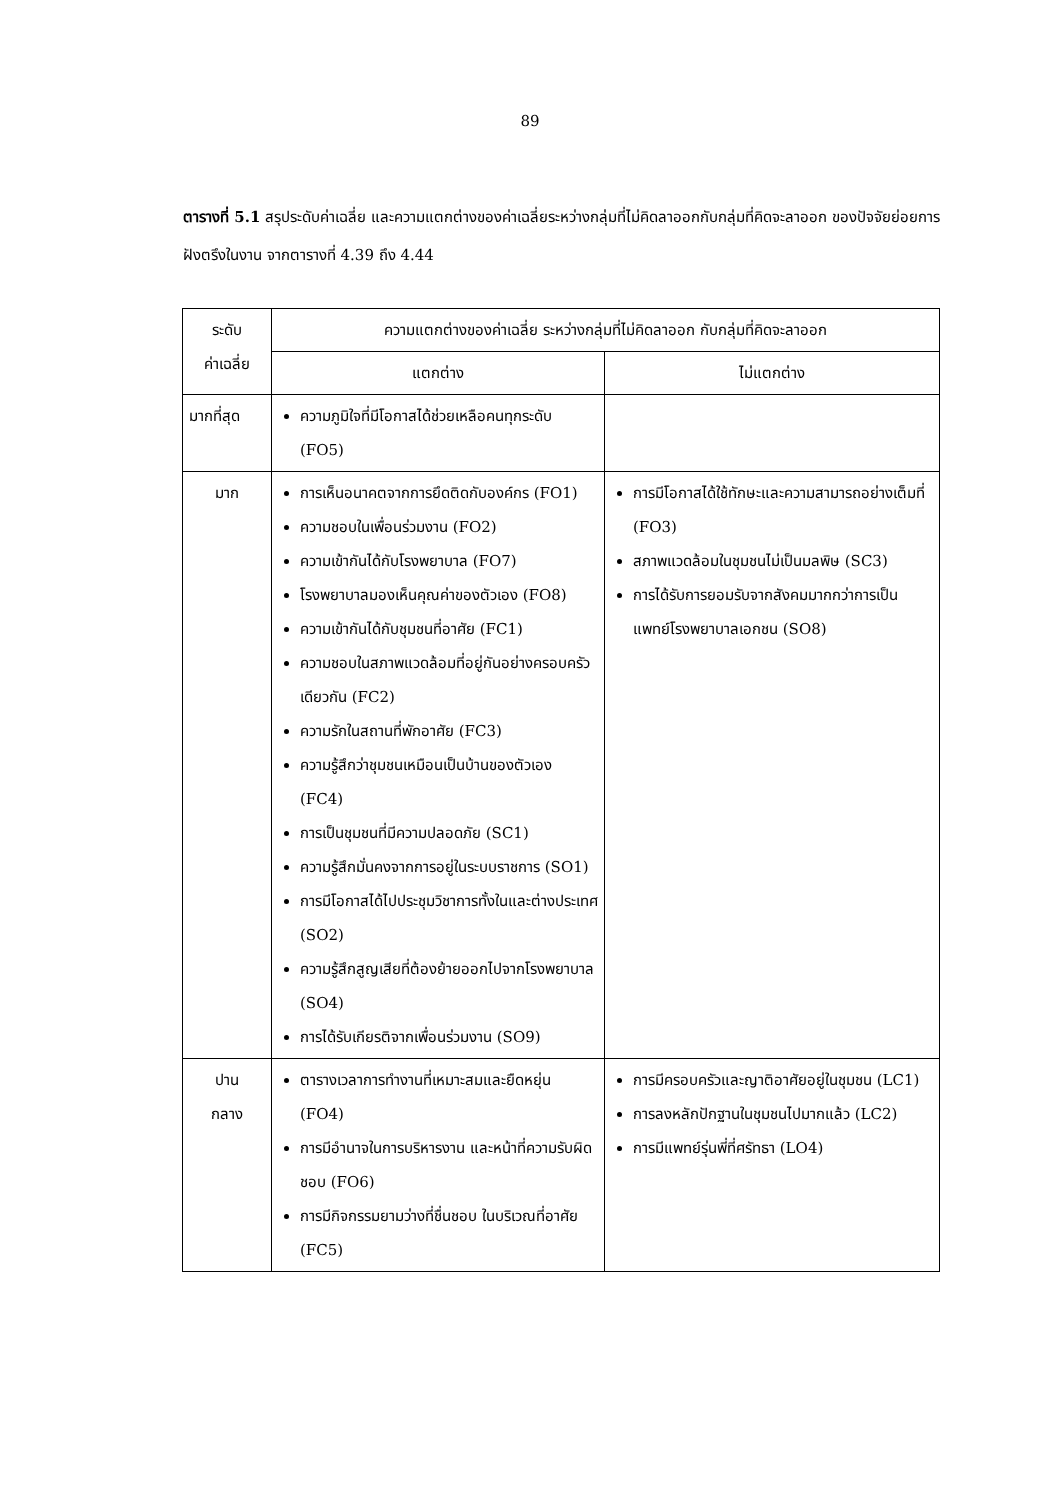89
ตารางที่ 5.1 สรุประดับค่าเฉลี่ย และความแตกต่างของค่าเฉลี่ยระหว่างกลุ่มที่ไม่คิดลาออกกับกลุ่มที่คิดจะลาออก ของปัจจัยย่อยการฝังตรึงในงาน จากตารางที่ 4.39 ถึง 4.44
| ระดับ ค่าเฉลี่ย | ความแตกต่างของค่าเฉลี่ย ระหว่างกลุ่มที่ไม่คิดลาออก กับกลุ่มที่คิดจะลาออก | |
| --- | --- | --- |
| | แตกต่าง | ไม่แตกต่าง |
| มากที่สุด | ความภูมิใจที่มีโอกาสได้ช่วยเหลือคนทุกระดับ (FO5) | |
| มาก | การเห็นอนาคตจากการยึดติดกับองค์กร (FO1) ความชอบในเพื่อนร่วมงาน (FO2) ความเข้ากันได้กับโรงพยาบาล (FO7) โรงพยาบาลมองเห็นคุณค่าของตัวเอง (FO8) ความเข้ากันได้กับชุมชนที่อาศัย (FC1) ความชอบในสภาพแวดล้อมที่อยู่กันอย่างครอบครัวเดียวกัน (FC2) ความรักในสถานที่พักอาศัย (FC3) ความรู้สึกว่าชุมชนเหมือนเป็นบ้านของตัวเอง (FC4) การเป็นชุมชนที่มีความปลอดภัย (SC1) ความรู้สึกมั่นคงจากการอยู่ในระบบราชการ (SO1) การมีโอกาสได้ไปประชุมวิชาการทั้งในและต่างประเทศ (SO2) ความรู้สึกสูญเสียที่ต้องย้ายออกไปจากโรงพยาบาล (SO4) การได้รับเกียรติจากเพื่อนร่วมงาน (SO9) | การมีโอกาสได้ใช้ทักษะและความสามารถอย่างเต็มที่ (FO3) สภาพแวดล้อมในชุมชนไม่เป็นมลพิษ (SC3) การได้รับการยอมรับจากสังคมมากกว่าการเป็นแพทย์โรงพยาบาลเอกชน (SO8) |
| ปาน กลาง | ตารางเวลาการทำงานที่เหมาะสมและยืดหยุ่น (FO4) การมีอำนาจในการบริหารงาน และหน้าที่ความรับผิดชอบ (FO6) การมีกิจกรรมยามว่างที่ชื่นชอบ ในบริเวณที่อาศัย (FC5) | การมีครอบครัวและญาติอาศัยอยู่ในชุมชน (LC1) การลงหลักปักฐานในชุมชนไปมากแล้ว (LC2) การมีแพทย์รุ่นพี่ที่ศรัทธา (LO4) |